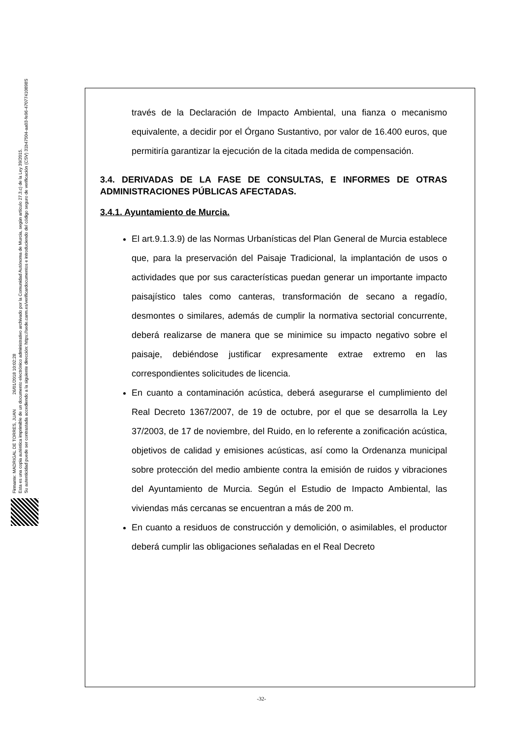Firmante: MADRIGAL DE TORRES, JUAN 26/01/2018 10:02:28
Esta es una copia auténtica imprimible de un documento electrónico administrativo archivado por la Comunidad Autónoma de Murcia, según artículo 27.3.c) de la Ley 39/2015.
Su autenticidad puede ser contrastada accediendo a la siguiente dirección: https://sede.carm.es/verificardocumentos e introduciendo del código seguro de verificación (CSV) 31b47504-aa03-fe96-47077410898S
través de la Declaración de Impacto Ambiental, una fianza o mecanismo equivalente, a decidir por el Órgano Sustantivo, por valor de 16.400 euros, que permitiría garantizar la ejecución de la citada medida de compensación.
3.4. DERIVADAS DE LA FASE DE CONSULTAS, E INFORMES DE OTRAS ADMINISTRACIONES PÚBLICAS AFECTADAS.
3.4.1. Ayuntamiento de Murcia.
El art.9.1.3.9) de las Normas Urbanísticas del Plan General de Murcia establece que, para la preservación del Paisaje Tradicional, la implantación de usos o actividades que por sus características puedan generar un importante impacto paisajístico tales como canteras, transformación de secano a regadío, desmontes o similares, además de cumplir la normativa sectorial concurrente, deberá realizarse de manera que se minimice su impacto negativo sobre el paisaje, debiéndose justificar expresamente extrae extremo en las correspondientes solicitudes de licencia.
En cuanto a contaminación acústica, deberá asegurarse el cumplimiento del Real Decreto 1367/2007, de 19 de octubre, por el que se desarrolla la Ley 37/2003, de 17 de noviembre, del Ruido, en lo referente a zonificación acústica, objetivos de calidad y emisiones acústicas, así como la Ordenanza municipal sobre protección del medio ambiente contra la emisión de ruidos y vibraciones del Ayuntamiento de Murcia. Según el Estudio de Impacto Ambiental, las viviendas más cercanas se encuentran a más de 200 m.
En cuanto a residuos de construcción y demolición, o asimilables, el productor deberá cumplir las obligaciones señaladas en el Real Decreto
-32-